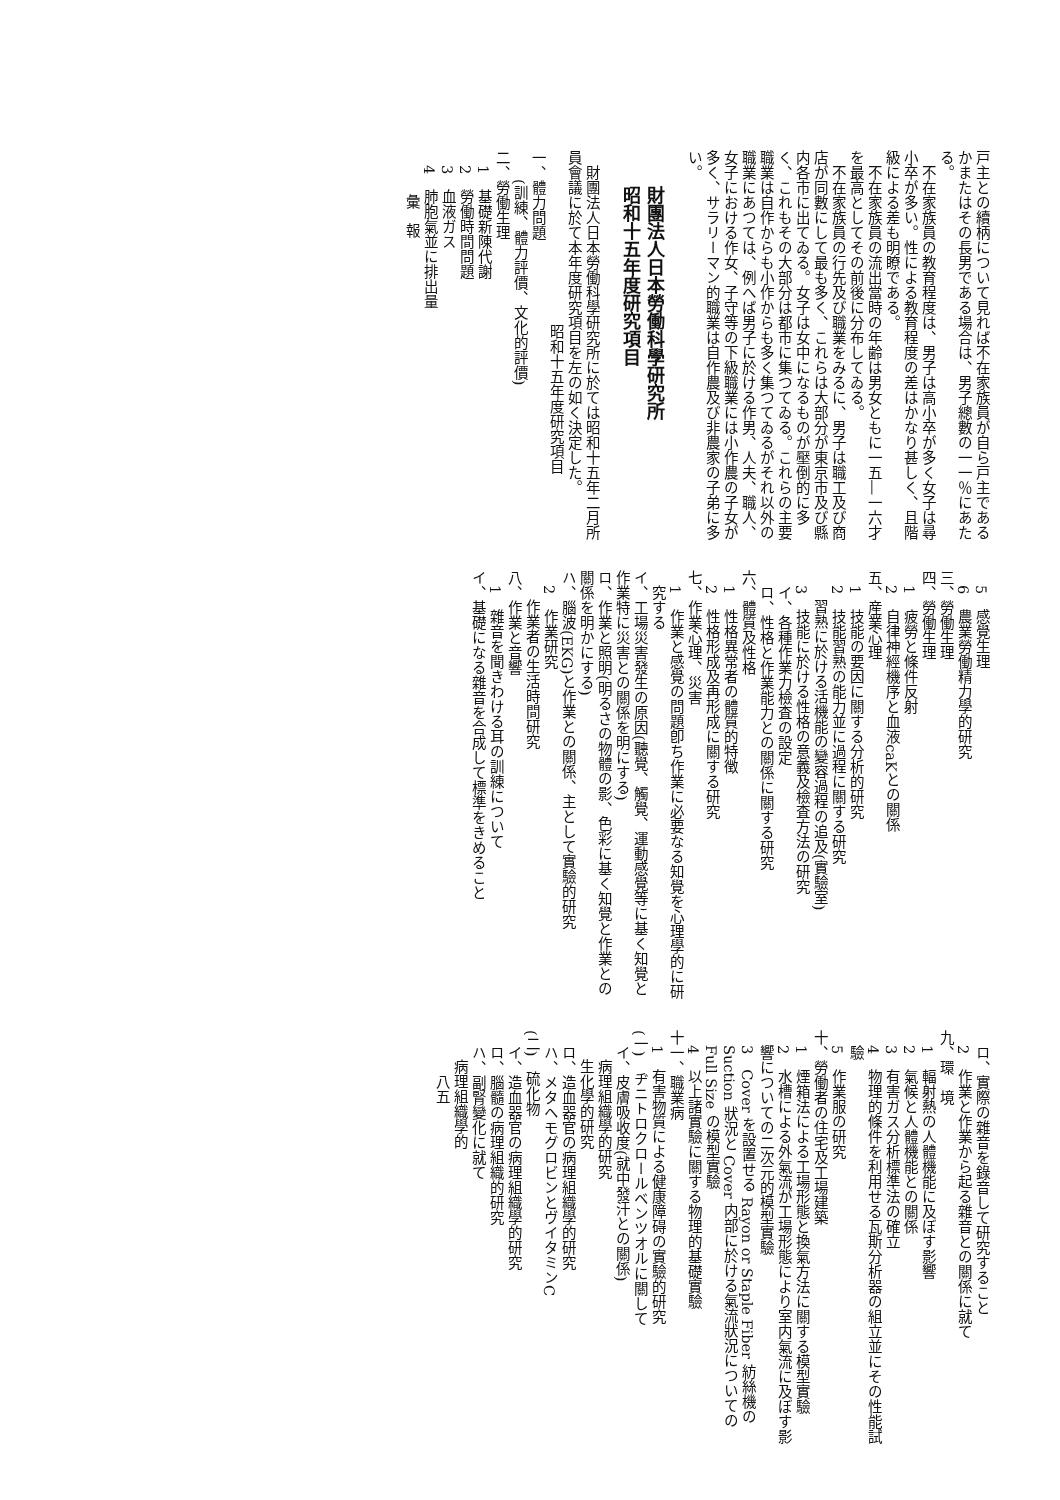戸主との續柄について見れば不在家族員が自ら戸主であるかまたはその長男である場合は、男子總數の一一％にあたる。
不在家族員の教育程度は、男子は高小卒が多く女子は尋小卒が多い。性による教育程度の差はかなり甚しく、且階級による差も明瞭である。
不在家族員の流出當時の年齢は男女ともに一五―一六才を最高としてその前後に分布してゐる。
不在家族員の行先及び職業をみるに、男子は職工及び商店が同數にして最も多く、これらは大部分が東京市及び縣内各市に出てゐる。女子は女中になるものが壓倒的に多く、これもその大部分は都市に集つてゐる。これらの主要職業は自作からも小作からも多く集つてゐるがそれ以外の職業にあつては、例へば男子に於ける作男、人夫、職人、女子における作女、子守等の下級職業には小作農の子女が多く、サラリーマン的職業は自作農及び非農家の子弟に多い。
財團法人日本勞働科學研究所
昭和十五年度研究項目
財團法人日本勞働科學研究所に於ては昭和十五年二月所員會議に於て本年度研究項目を左の如く決定した。
昭和十五年度研究項目
一、體力問題
(訓練、體力評價、文化的評價)
二、勞働生理
1　基礎新陳代謝
2　勞働時間問題
3　血液ガス
4　肺胞氣並に排出量
彙報
5　感覺生理
6　農業勞働精力學的研究
三、勞働生理
四、勞働生理
1　疲勞と條件反射
2　自律神經機序と血液caKとの關係
五、産業心理
1　技能の要因に關する分析的研究
2　技能習熟の能力並に過程に關する研究
習熟に於ける活機能の變容過程の追及(實驗室)
3　技能に於ける性格の意義及檢査方法の研究
イ、各種作業力檢査の設定
ロ、性格と作業能力との關係に關する研究
六、體質及性格
1　性格異常者の體質的特徴
2　性格形成及再形成に關する研究
七、作業心理、災害
1　作業と感覺の問題卽ち作業に必要なる知覺を心理學的に研究する
イ、工場災害發生の原因(聽覺、觸覺、運動感覺等に基く知覺と作業特に災害との關係を明にする)
ロ、作業と照明(明るさの物體の影、色彩に基く知覺と作業との關係を明かにする)
ハ、腦波(EKG)と作業との關係、主として實驗的研究
2　作業研究
作業者の生活時間研究
八、作業と音響
1　雜音を聞きわける耳の訓練について
イ、基礎になる雜音を合成して標準をきめること
ロ、實際の雜音を錄音して研究すること
2　作業と作業から起る雜音との關係に就て
九、環　境
1　輻射熱の人體機能に及ぼす影響
2　氣候と人體機能との關係
3　有害ガス分析標準法の確立
4　物理的條件を利用せる瓦斯分析器の組立並にその性能試驗
5　作業服の研究
十、勞働者の住宅及工場建築
1　煙箱法による工場形態と換氣方法に關する模型實驗
2　水槽による外氣流が工場形態により室内氣流に及ぼす影響についての二次元的模型實驗
3　Cover を設置せる Rayon or Staple Fiber 紡絲機の Suction 狀況と Cover 内部に於ける氣流狀況についての Full Size の模型實驗
4　以上諸實驗に關する物理的基礎實驗
十一、職業病
1　有害物質による健康障碍の實驗的研究
(一)　ヂニトロクロールベンツオルに關して
イ、皮膚吸收度(就中發汗との關係)
病理組織學的研究
生化學的研究
ロ、造血器官の病理組織學的研究
ハ、メタヘモグロビンとヴイタミンC
(二)　硫化物
イ、造血器官の病理組織學的研究
ロ、腦髓の病理組織的研究
ハ、副腎變化に就て
病理組織學的
八五